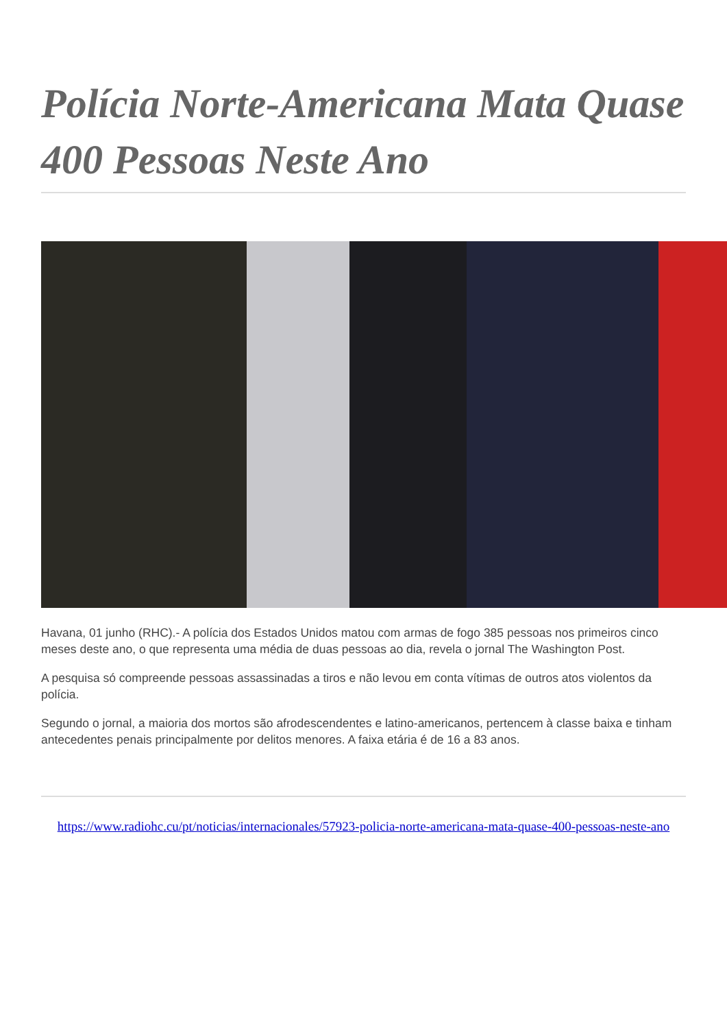Polícia Norte-Americana Mata Quase 400 Pessoas Neste Ano
Havana, 01 junho (RHC).- A polícia dos Estados Unidos matou com armas de fogo 385 pessoas nos primeiros cinco meses deste ano, o que representa uma média de duas pessoas ao dia, revela o jornal The Washington Post.
A pesquisa só compreende pessoas assassinadas a tiros e não levou em conta vítimas de outros atos violentos da polícia.
Segundo o jornal, a maioria dos mortos são afrodescendentes e latino-americanos, pertencem à classe baixa e tinham antecedentes penais principalmente por delitos menores. A faixa etária é de 16 a 83 anos.
https://www.radiohc.cu/pt/noticias/internacionales/57923-policia-norte-americana-mata-quase-400-pessoas-neste-ano